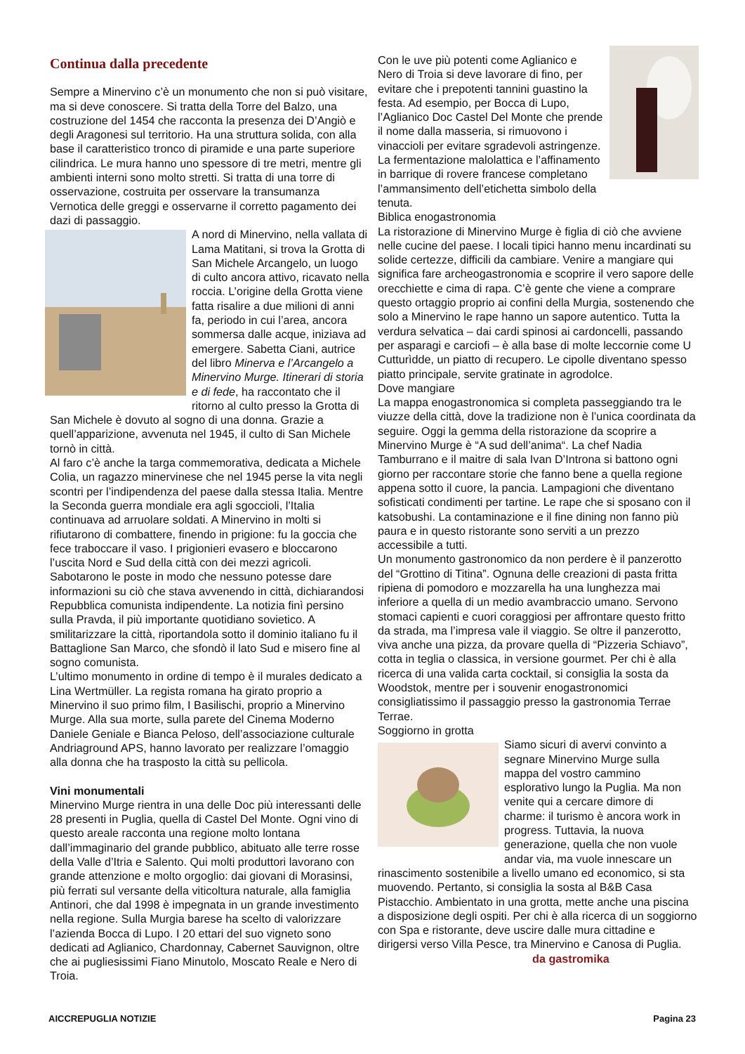Continua dalla precedente
Sempre a Minervino c’è un monumento che non si può visitare, ma si deve conoscere. Si tratta della Torre del Balzo, una costruzione del 1454 che racconta la presenza dei D’Angiò e degli Aragonesi sul territorio. Ha una struttura solida, con alla base il caratteristico tronco di piramide e una parte superiore cilindrica. Le mura hanno uno spessore di tre metri, mentre gli ambienti interni sono molto stretti. Si tratta di una torre di osservazione, costruita per osservare la transumanza Vernotica delle greggi e osservarne il corretto pagamento dei dazi di passaggio.
A nord di Minervino, nella vallata di Lama Matitani, si trova la Grotta di San Michele Arcangelo, un luogo di culto ancora attivo, ricavato nella roccia. L’origine della Grotta viene fatta risalire a due milioni di anni fa, periodo in cui l’area, ancora sommersa dalle acque, iniziava ad emergere. Sabetta Ciani, autrice del libro Minerva e l’Arcangelo a Minervino Murge. Itinerari di storia e di fede, ha raccontato che il ritorno al culto presso la Grotta di San Michele è dovuto al sogno di una donna. Grazie a quell’apparizione, avvenuta nel 1945, il culto di San Michele tornò in città.
Al faro c’è anche la targa commemorativa, dedicata a Michele Colia, un ragazzo minervinese che nel 1945 perse la vita negli scontri per l’indipendenza del paese dalla stessa Italia. Mentre la Seconda guerra mondiale era agli sgoccioli, l’Italia continuava ad arruolare soldati. A Minervino in molti si rifiutarono di combattere, finendo in prigione: fu la goccia che fece traboccare il vaso. I prigionieri evasero e bloccarono l’uscita Nord e Sud della città con dei mezzi agricoli. Sabotarono le poste in modo che nessuno potesse dare informazioni su ciò che stava avvenendo in città, dichiarandosi Repubblica comunista indipendente. La notizia finì persino sulla Pravda, il più importante quotidiano sovietico. A smilitarizzare la città, riportandola sotto il dominio italiano fu il Battaglione San Marco, che sfondò il lato Sud e misero fine al sogno comunista.
L’ultimo monumento in ordine di tempo è il murales dedicato a Lina Wertmüller. La regista romana ha girato proprio a Minervino il suo primo film, I Basilischi, proprio a Minervino Murge. Alla sua morte, sulla parete del Cinema Moderno Daniele Geniale e Bianca Peloso, dell’associazione culturale Andriaground APS, hanno lavorato per realizzare l’omaggio alla donna che ha trasposto la città su pellicola.
Vini monumentali
Minervino Murge rientra in una delle Doc più interessanti delle 28 presenti in Puglia, quella di Castel Del Monte. Ogni vino di questo areale racconta una regione molto lontana dall’immaginario del grande pubblico, abituato alle terre rosse della Valle d’Itria e Salento. Qui molti produttori lavorano con grande attenzione e molto orgoglio: dai giovani di Morasinsi, più ferrati sul versante della viticoltura naturale, alla famiglia Antinori, che dal 1998 è impegnata in un grande investimento nella regione. Sulla Murgia barese ha scelto di valorizzare l’azienda Bocca di Lupo. I 20 ettari del suo vigneto sono dedicati ad Aglianico, Chardonnay, Cabernet Sauvignon, oltre che ai pugliesissimi Fiano Minutolo, Moscato Reale e Nero di Troia.
Con le uve più potenti come Aglianico e Nero di Troia si deve lavorare di fino, per evitare che i prepotenti tannini guastino la festa. Ad esempio, per Bocca di Lupo, l’Aglianico Doc Castel Del Monte che prende il nome dalla masseria, si rimuovono i vinaccioli per evitare sgradevoli astringenze. La fermentazione malolattica e l’affinamento in barrique di rovere francese completano l’ammansimento dell’etichetta simbolo della tenuta.
Biblica enogastronomia
La ristorazione di Minervino Murge è figlia di ciò che avviene nelle cucine del paese. I locali tipici hanno menu incardinati su solide certezze, difficili da cambiare. Venire a mangiare qui significa fare archeogastronomia e scoprire il vero sapore delle orecchiette e cima di rapa. C’è gente che viene a comprare questo ortaggio proprio ai confini della Murgia, sostenendo che solo a Minervino le rape hanno un sapore autentico. Tutta la verdura selvatica – dai cardi spinosi ai cardoncelli, passando per asparagi e carciofi – è alla base di molte leccornie come U Cutturìdde, un piatto di recupero. Le cipolle diventano spesso piatto principale, servite gratinate in agrodolce.
Dove mangiare
La mappa enogastronomica si completa passeggiando tra le viuzze della città, dove la tradizione non è l’unica coordinata da seguire. Oggi la gemma della ristorazione da scoprire a Minervino Murge è “A sud dell’anima“. La chef Nadia Tamburrano e il maitre di sala Ivan D’Introna si battono ogni giorno per raccontare storie che fanno bene a quella regione appena sotto il cuore, la pancia. Lampagioni che diventano sofisticati condimenti per tartine. Le rape che si sposano con il katsobushi. La contaminazione e il fine dining non fanno più paura e in questo ristorante sono serviti a un prezzo accessibile a tutti.
Un monumento gastronomico da non perdere è il panzerotto del “Grottino di Titina”. Ognuna delle creazioni di pasta fritta ripiena di pomodoro e mozzarella ha una lunghezza mai inferiore a quella di un medio avambraccio umano. Servono stomaci capienti e cuori coraggiosi per affrontare questo fritto da strada, ma l’impresa vale il viaggio. Se oltre il panzerotto, viva anche una pizza, da provare quella di “Pizzeria Schiavo”, cotta in teglia o classica, in versione gourmet. Per chi è alla ricerca di una valida carta cocktail, si consiglia la sosta da Woodstok, mentre per i souvenir enogastronomici consigliatissimo il passaggio presso la gastronomia Terrae Terrae.
Soggiorno in grotta
Siamo sicuri di avervi convinto a segnare Minervino Murge sulla mappa del vostro cammino esplorativo lungo la Puglia. Ma non venite qui a cercare dimore di charme: il turismo è ancora work in progress. Tuttavia, la nuova generazione, quella che non vuole andar via, ma vuole innescare un rinascimento sostenibile a livello umano ed economico, si sta muovendo. Pertanto, si consiglia la sosta al B&B Casa Pistacchio. Ambientato in una grotta, mette anche una piscina a disposizione degli ospiti. Per chi è alla ricerca di un soggiorno con Spa e ristorante, deve uscire dalle mura cittadine e dirigersi verso Villa Pesce, tra Minervino e Canosa di Puglia. da gastromika
AICCREPUGLIA NOTIZIE Pagina 23